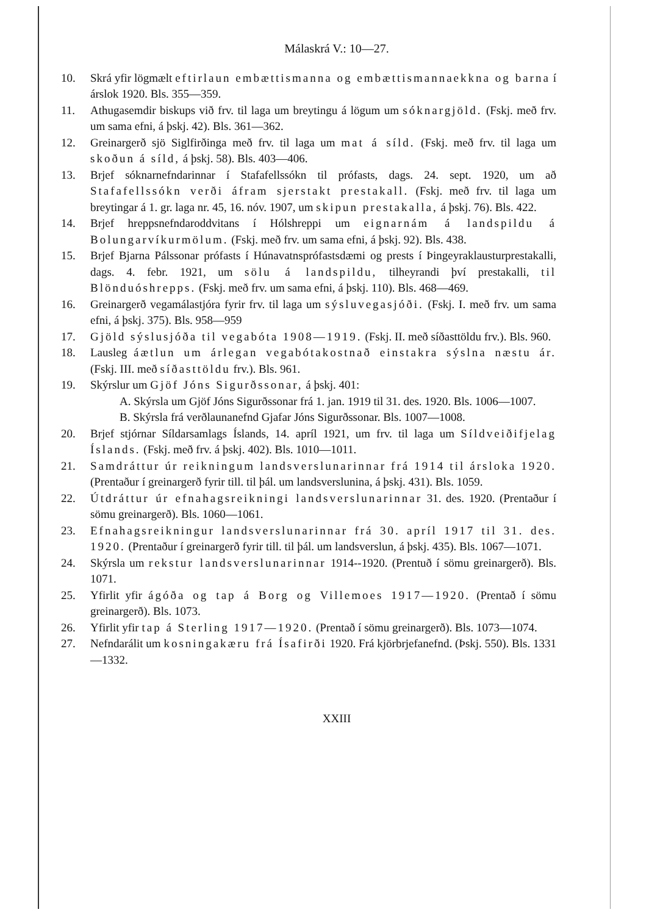Málaskrá V.: 10—27.
10. Skrá yfir lögmælt eftirlaun embættismanna og embættismannaekkna og barna í árslok 1920. Bls. 355—359.
11. Athugasemdir biskups við frv. til laga um breytingu á lögum um sóknargjöld. (Fskj. með frv. um sama efni, á þskj. 42). Bls. 361—362.
12. Greinargerð sjö Siglfirðinga með frv. til laga um mat á síld. (Fskj. með frv. til laga um skoðun á síld, á þskj. 58). Bls. 403—406.
13. Brjef sóknarnefndarinnar í Stafafellssókn til prófasts, dags. 24. sept. 1920, um að Stafafellssókn verði áfram sjerstakt prestakall. (Fskj. með frv. til laga um breytingar á 1. gr. laga nr. 45, 16. nóv. 1907, um skipun prestakalla, á þskj. 76). Bls. 422.
14. Brjef hreppsnefndaroddvitans í Hólshreppi um eignarnám á landspildu á Bolungarvíkurmölum. (Fskj. með frv. um sama efni, á þskj. 92). Bls. 438.
15. Brjef Bjarna Pálssonar prófasts í Húnavatnsprófastsdæmi og prests í Þingeyraklausturprestakalli, dags. 4. febr. 1921, um sölu á landspildu, tilheyrandi því prestakalli, til Blönduóshrepps. (Fskj. með frv. um sama efni, á þskj. 110). Bls. 468—469.
16. Greinargerð vegamálastjóra fyrir frv. til laga um sýsluvegasjóði. (Fskj. I. með frv. um sama efni, á þskj. 375). Bls. 958—959
17. Gjöld sýslusjóða til vegabóta 1908—1919. (Fskj. II. með síðasttöldu frv.). Bls. 960.
18. Lausleg áætlun um árlegan vegabótakostnað einstakra sýslna næstu ár. (Fskj. III. með síðasttöldu frv.). Bls. 961.
19. Skýrslur um Gjöf Jóns Sigurðssonar, á þskj. 401:
A. Skýrsla um Gjöf Jóns Sigurðssonar frá 1. jan. 1919 til 31. des. 1920. Bls. 1006—1007.
B. Skýrsla frá verðlaunanefnd Gjafar Jóns Sigurðssonar. Bls. 1007—1008.
20. Brjef stjórnar Síldarsamlags Íslands, 14. apríl 1921, um frv. til laga um Síldveiðifjelag Íslands. (Fskj. með frv. á þskj. 402). Bls. 1010—1011.
21. Samdráttur úr reikningum landsverslunarinnar frá 1914 til ársloka 1920. (Prentaður í greinargerð fyrir till. til þál. um landsverslunina, á þskj. 431). Bls. 1059.
22. Útdráttur úr efnahagsreikningi landsverslunarinnar 31. des. 1920. (Prentaður í sömu greinargerð). Bls. 1060—1061.
23. Efnahagsreikningur landsverslunarinnar frá 30. apríl 1917 til 31. des. 1920. (Prentaður í greinargerð fyrir till. til þál. um landsverslun, á þskj. 435). Bls. 1067—1071.
24. Skýrsla um rekstur landsverslunarinnar 1914--1920. (Prentuð í sömu greinargerð). Bls. 1071.
25. Yfirlit yfir ágóða og tap á Borg og Villemoes 1917—1920. (Prentað í sömu greinargerð). Bls. 1073.
26. Yfirlit yfir tap á Sterling 1917—1920. (Prentað í sömu greinargerð). Bls. 1073—1074.
27. Nefndarálit um kosningakæru frá Ísafirði 1920. Frá kjörbrjefanefnd. (Þskj. 550). Bls. 1331—1332.
XXIII